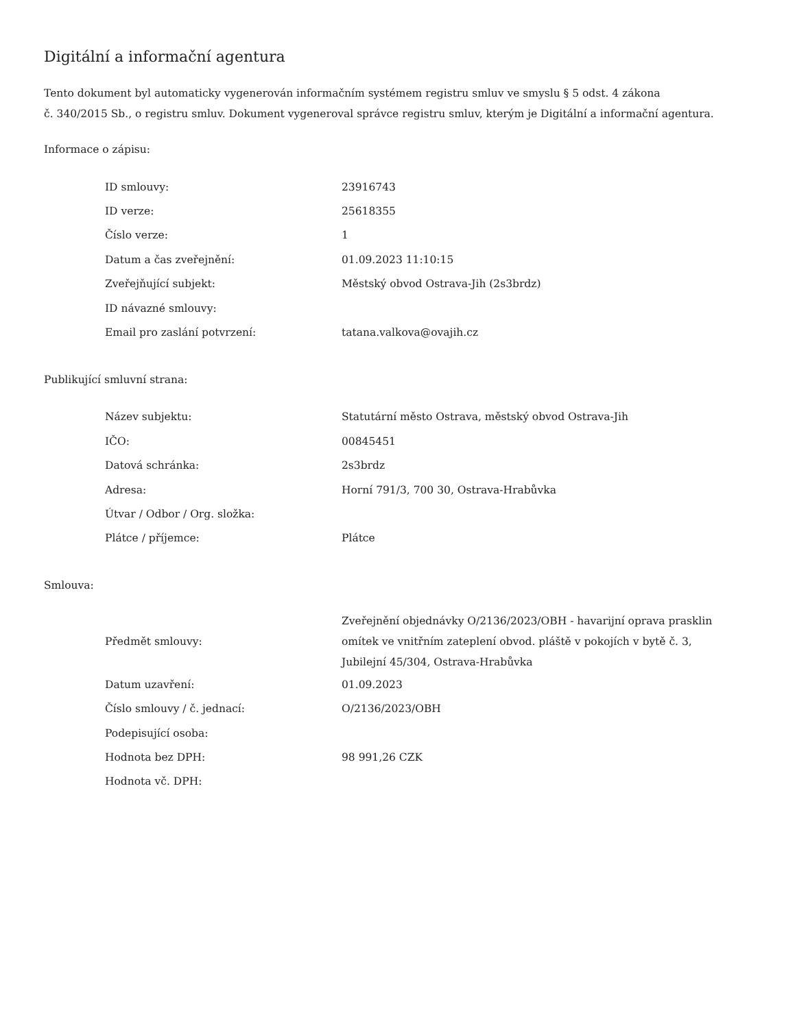Digitální a informační agentura
Tento dokument byl automaticky vygenerován informačním systémem registru smluv ve smyslu § 5 odst. 4 zákona
č. 340/2015 Sb., o registru smluv. Dokument vygeneroval správce registru smluv, kterým je Digitální a informační agentura.
Informace o zápisu:
| ID smlouvy: | 23916743 |
| ID verze: | 25618355 |
| Číslo verze: | 1 |
| Datum a čas zveřejnění: | 01.09.2023 11:10:15 |
| Zveřejňující subjekt: | Městský obvod Ostrava-Jih (2s3brdz) |
| ID návazné smlouvy: | |
| Email pro zaslání potvrzení: | tatana.valkova@ovajih.cz |
Publikující smluvní strana:
| Název subjektu: | Statutární město Ostrava, městský obvod Ostrava-Jih |
| IČO: | 00845451 |
| Datová schránka: | 2s3brdz |
| Adresa: | Horní 791/3, 700 30, Ostrava-Hrabůvka |
| Útvar / Odbor / Org. složka: | |
| Plátce / příjemce: | Plátce |
Smlouva:
| Předmět smlouvy: | Zveřejnění objednávky O/2136/2023/OBH - havarijní oprava prasklin omítek ve vnitřním zateplení obvod. pláště v pokojích v bytě č. 3, Jubilejní 45/304, Ostrava-Hrabůvka |
| Datum uzavření: | 01.09.2023 |
| Číslo smlouvy / č. jednací: | O/2136/2023/OBH |
| Podepisující osoba: | |
| Hodnota bez DPH: | 98 991,26 CZK |
| Hodnota vč. DPH: | |